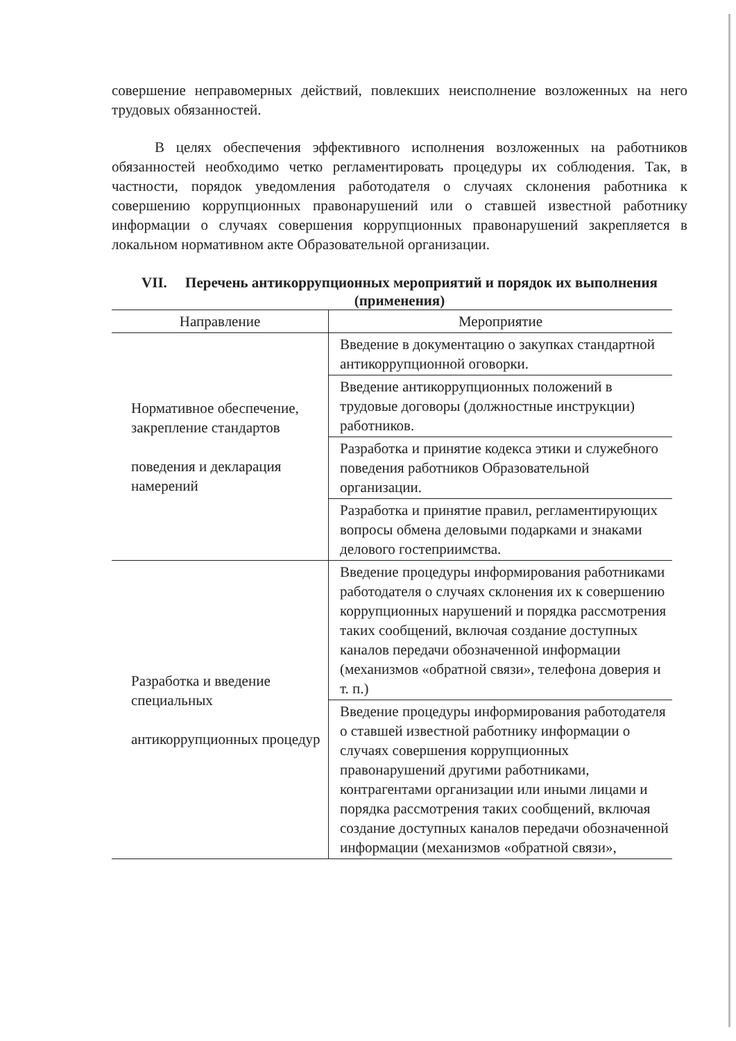совершение неправомерных действий, повлекших неисполнение возложенных на него трудовых обязанностей.
В целях обеспечения эффективного исполнения возложенных на работников обязанностей необходимо четко регламентировать процедуры их соблюдения. Так, в частности, порядок уведомления работодателя о случаях склонения работника к совершению коррупционных правонарушений или о ставшей известной работнику информации о случаях совершения коррупционных правонарушений закрепляется в локальном нормативном акте Образовательной организации.
VII. Перечень антикоррупционных мероприятий и порядок их выполнения (применения)
| Направление | Мероприятие |
| --- | --- |
| Нормативное обеспечение, закрепление стандартов поведения и декларация намерений | Введение в документацию о закупках стандартной антикоррупционной оговорки. |
| | Введение антикоррупционных положений в трудовые договоры (должностные инструкции) работников. |
| | Разработка и принятие кодекса этики и служебного поведения работников Образовательной организации. |
| | Разработка и принятие правил, регламентирующих вопросы обмена деловыми подарками и знаками делового гостеприимства. |
| Разработка и введение специальных антикоррупционных процедур | Введение процедуры информирования работниками работодателя о случаях склонения их к совершению коррупционных нарушений и порядка рассмотрения таких сообщений, включая создание доступных каналов передачи обозначенной информации (механизмов «обратной связи», телефона доверия и т. п.) |
| | Введение процедуры информирования работодателя о ставшей известной работнику информации о случаях совершения коррупционных правонарушений другими работниками, контрагентами организации или иными лицами и порядка рассмотрения таких сообщений, включая создание доступных каналов передачи обозначенной информации (механизмов «обратной связи», |